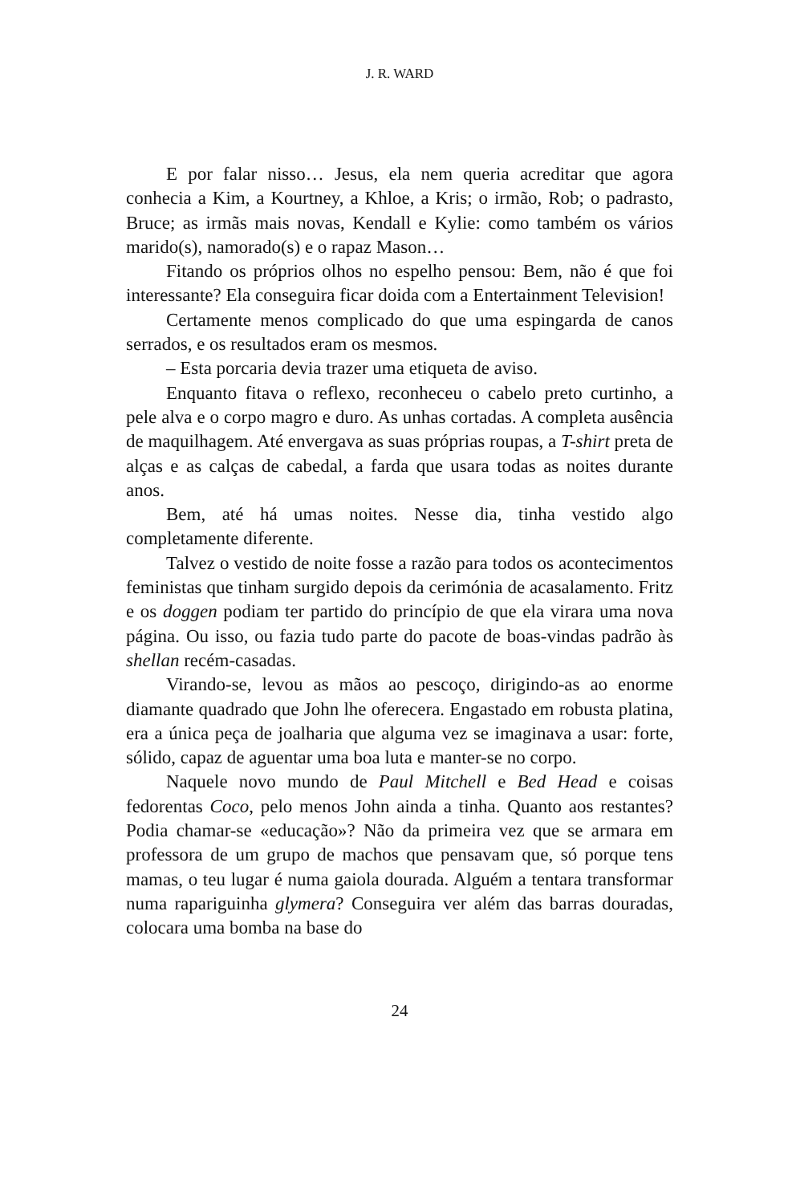J. R. WARD
E por falar nisso… Jesus, ela nem queria acreditar que agora conhecia a Kim, a Kourtney, a Khloe, a Kris; o irmão, Rob; o padrasto, Bruce; as irmãs mais novas, Kendall e Kylie: como também os vários marido(s), namorado(s) e o rapaz Mason…
Fitando os próprios olhos no espelho pensou: Bem, não é que foi interessante? Ela conseguira ficar doida com a Entertainment Television!
Certamente menos complicado do que uma espingarda de canos serrados, e os resultados eram os mesmos.
– Esta porcaria devia trazer uma etiqueta de aviso.
Enquanto fitava o reflexo, reconheceu o cabelo preto curtinho, a pele alva e o corpo magro e duro. As unhas cortadas. A completa ausência de maquilhagem. Até envergava as suas próprias roupas, a T-shirt preta de alças e as calças de cabedal, a farda que usara todas as noites durante anos.
Bem, até há umas noites. Nesse dia, tinha vestido algo completamente diferente.
Talvez o vestido de noite fosse a razão para todos os acontecimentos feministas que tinham surgido depois da cerimónia de acasalamento. Fritz e os doggen podiam ter partido do princípio de que ela virara uma nova página. Ou isso, ou fazia tudo parte do pacote de boas-vindas padrão às shellan recém-casadas.
Virando-se, levou as mãos ao pescoço, dirigindo-as ao enorme diamante quadrado que John lhe oferecera. Engastado em robusta platina, era a única peça de joalharia que alguma vez se imaginava a usar: forte, sólido, capaz de aguentar uma boa luta e manter-se no corpo.
Naquele novo mundo de Paul Mitchell e Bed Head e coisas fedorentas Coco, pelo menos John ainda a tinha. Quanto aos restantes? Podia chamar-se «educação»? Não da primeira vez que se armara em professora de um grupo de machos que pensavam que, só porque tens mamas, o teu lugar é numa gaiola dourada. Alguém a tentara transformar numa rapariguinha glymera? Conseguira ver além das barras douradas, colocara uma bomba na base do
24